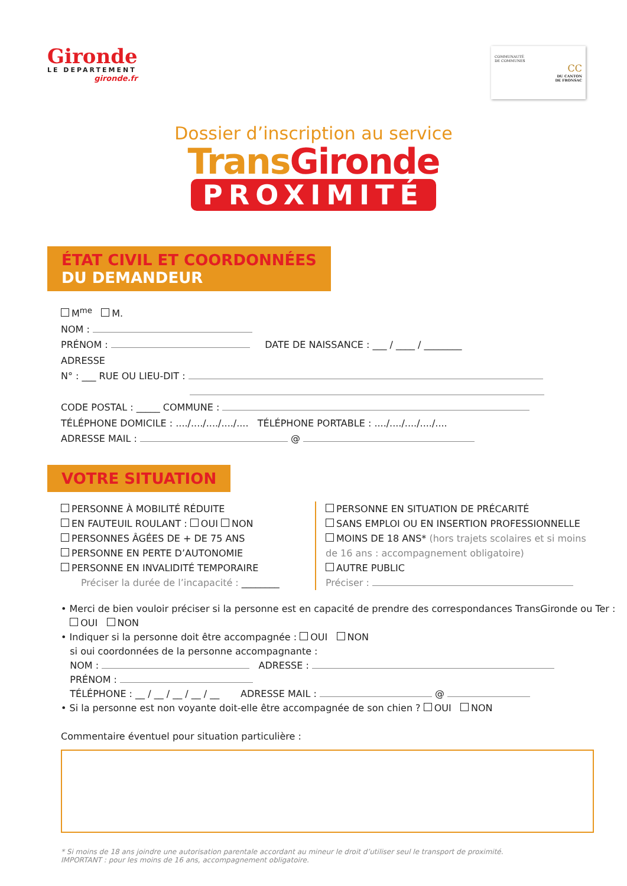Gironde
LE DEPARTEMENT
gironde.fr
COMMUNAUTÉ
DE COMMUNES
CC
DU CANTON
DE FRONSAC
Dossier d’inscription au service
TransGironde
PROXIMITÉ
ÉTAT CIVIL ET COORDONNÉES
DU DEMANDEUR
M<sup>me</sup> M.
NOM :
PRÉNOM : DATE DE NAISSANCE : ___ / ____ / ________
ADRESSE
N° : ___ RUE OU LIEU-DIT :
CODE POSTAL : _____ COMMUNE :
TÉLÉPHONE DOMICILE : ..../..../..../..../.... TÉLÉPHONE PORTABLE : ..../..../..../..../....
ADRESSE MAIL : @
VOTRE SITUATION
PERSONNE À MOBILITÉ RÉDUITE
EN FAUTEUIL ROULANT : OUI NON
PERSONNES ÂGÉES DE + DE 75 ANS
PERSONNE EN PERTE D’AUTONOMIE
PERSONNE EN INVALIDITÉ TEMPORAIRE
Préciser la durée de l’incapacité : ________
PERSONNE EN SITUATION DE PRÉCARITÉ
SANS EMPLOI OU EN INSERTION PROFESSIONNELLE
MOINS DE 18 ANS* (hors trajets scolaires et si moins de 16 ans : accompagnement obligatoire)
AUTRE PUBLIC
Préciser :
• Merci de bien vouloir préciser si la personne est en capacité de prendre des correspondances TransGironde ou Ter :
OUI NON
• Indiquer si la personne doit être accompagnée : OUI NON
si oui coordonnées de la personne accompagnante :
NOM : ADRESSE :
PRÉNOM :
TÉLÉPHONE : __ / __ / __ / __ / __ ADRESSE MAIL : @
• Si la personne est non voyante doit-elle être accompagnée de son chien ? OUI NON
Commentaire éventuel pour situation particulière :
* Si moins de 18 ans joindre une autorisation parentale accordant au mineur le droit d’utiliser seul le transport de proximité.
IMPORTANT : pour les moins de 16 ans, accompagnement obligatoire.